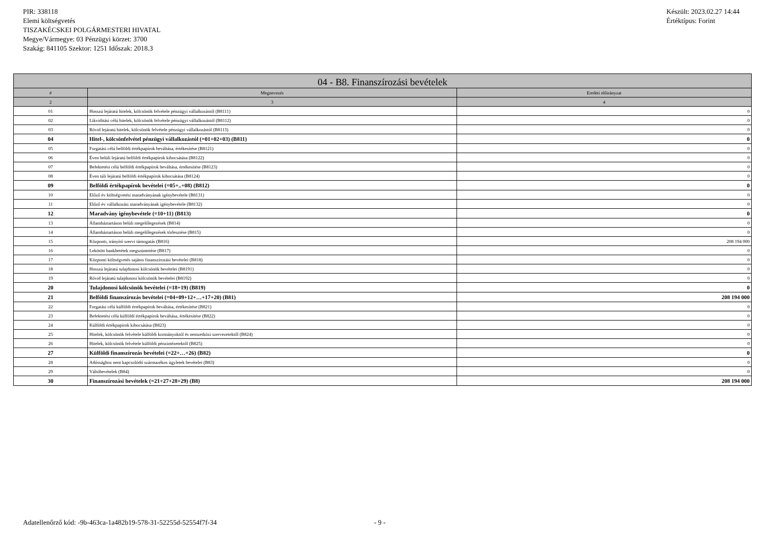PIR: 338118
Elemi költségvetés
TISZAKÉCSKEI POLGÁRMESTERI HIVATAL
Megye/Vármegye: 03 Pénzügyi körzet: 3700
Szakág: 841105 Szektor: 1251 Időszak: 2018.3
Készült: 2023.02.27 14:44
Értéktípus: Forint
| 04 - B8. Finanszírozási bevételek | | |
| --- | --- | --- |
| # | Megnevezés | Eredeti előirányzat |
| 2 | 3 | 4 |
| 01 | Hosszú lejáratú hitelek, kölcsönök felvétele pénzügyi vállalkozástól (B8111) | 0 |
| 02 | Likviditási célú hitelek, kölcsönök felvétele pénzügyi vállalkozástól (B8112) | 0 |
| 03 | Rövid lejáratú hitelek, kölcsönök felvétele pénzügyi vállalkozástól (B8113) | 0 |
| 04 | Hitel-, kölcsönfelvétel pénzügyi vállalkozástól (=01+02+03) (B811) | 0 |
| 05 | Forgatási célú belföldi értékpapírok beváltása, értékesítése (B8121) | 0 |
| 06 | Éven belüli lejáratú belföldi értékpapírok kibocsátása (B8122) | 0 |
| 07 | Befektetési célú belföldi értékpapírok beváltása, értékesítése (B8123) | 0 |
| 08 | Éven túli lejáratú belföldi értékpapírok kibocsátása (B8124) | 0 |
| 09 | Belföldi értékpapírok bevételei (=05+..+08) (B812) | 0 |
| 10 | Előző év költségvetési maradványának igénybevétele (B8131) | 0 |
| 11 | Előző év vállalkozási maradványának igénybevétele (B8132) | 0 |
| 12 | Maradvány igénybevétele (=10+11) (B813) | 0 |
| 13 | Államháztartáson belüli megelőlegezések (B814) | 0 |
| 14 | Államháztartáson belüli megelőlegezések törlesztése (B815) | 0 |
| 15 | Központi, irányító szervi támogatás (B816) | 208 194 000 |
| 16 | Lekötött bankbetétek megszüntetése (B817) | 0 |
| 17 | Központi költségvetés sajátos finanszírozási bevételei (B818) | 0 |
| 18 | Hosszú lejáratú tulajdonosi kölcsönök bevételei (B8191) | 0 |
| 19 | Rövid lejáratú tulajdonosi kölcsönök bevételei (B8192) | 0 |
| 20 | Tulajdonosi kölcsönök bevételei (=18+19) (B819) | 0 |
| 21 | Belföldi finanszírozás bevételei (=04+09+12+…+17+20) (B81) | 208 194 000 |
| 22 | Forgatási célú külföldi értékpapírok beváltása, értékesítése (B821) | 0 |
| 23 | Befektetési célú külföldi értékpapírok beváltása, értékesítése (B822) | 0 |
| 24 | Külföldi értékpapírok kibocsátása (B823) | 0 |
| 25 | Hitelek, kölcsönök felvétele külföldi kormányoktól és nemzetközi szervezetektől (B824) | 0 |
| 26 | Hitelek, kölcsönök felvétele külföldi pénzintézetektől (B825) | 0 |
| 27 | Külföldi finanszírozás bevételei (=22+…+26) (B82) | 0 |
| 28 | Adóssághoz nem kapcsolódó származékos ügyletek bevételei (B83) | 0 |
| 29 | Váltóbevételek (B84) | 0 |
| 30 | Finanszírozási bevételek (=21+27+28+29) (B8) | 208 194 000 |
Adatellenőrző kód: -9b-463ca-1a482b19-578-31-52255d-52554f7f-34 - 9 -